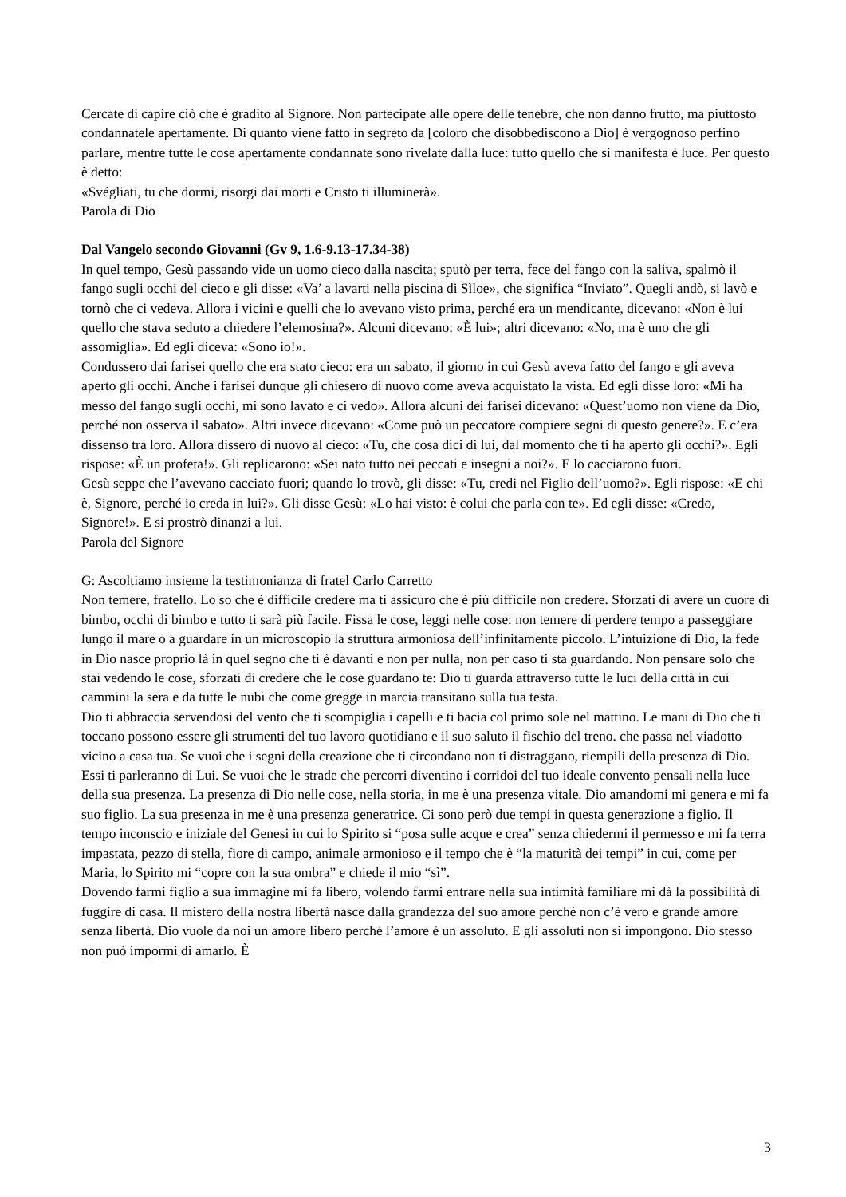Cercate di capire ciò che è gradito al Signore. Non partecipate alle opere delle tenebre, che non danno frutto, ma piuttosto condannatele apertamente. Di quanto viene fatto in segreto da [coloro che disobbediscono a Dio] è vergognoso perfino parlare, mentre tutte le cose apertamente condannate sono rivelate dalla luce: tutto quello che si manifesta è luce. Per questo è detto:
«Svégliati, tu che dormi, risorgi dai morti e Cristo ti illuminerà».
Parola di Dio
Dal Vangelo secondo Giovanni (Gv 9, 1.6-9.13-17.34-38)
In quel tempo, Gesù passando vide un uomo cieco dalla nascita; sputò per terra, fece del fango con la saliva, spalmò il fango sugli occhi del cieco e gli disse: «Va’ a lavarti nella piscina di Sìloe», che significa “Inviato”. Quegli andò, si lavò e tornò che ci vedeva. Allora i vicini e quelli che lo avevano visto prima, perché era un mendicante, dicevano: «Non è lui quello che stava seduto a chiedere l’elemosina?». Alcuni dicevano: «È lui»; altri dicevano: «No, ma è uno che gli assomiglia». Ed egli diceva: «Sono io!».
Condussero dai farisei quello che era stato cieco: era un sabato, il giorno in cui Gesù aveva fatto del fango e gli aveva aperto gli occhi. Anche i farisei dunque gli chiesero di nuovo come aveva acquistato la vista. Ed egli disse loro: «Mi ha messo del fango sugli occhi, mi sono lavato e ci vedo». Allora alcuni dei farisei dicevano: «Quest’uomo non viene da Dio, perché non osserva il sabato». Altri invece dicevano: «Come può un peccatore compiere segni di questo genere?». E c’era dissenso tra loro. Allora dissero di nuovo al cieco: «Tu, che cosa dici di lui, dal momento che ti ha aperto gli occhi?». Egli rispose: «È un profeta!». Gli replicarono: «Sei nato tutto nei peccati e insegni a noi?». E lo cacciarono fuori.
Gesù seppe che l’avevano cacciato fuori; quando lo trovò, gli disse: «Tu, credi nel Figlio dell’uomo?». Egli rispose: «E chi è, Signore, perché io creda in lui?». Gli disse Gesù: «Lo hai visto: è colui che parla con te». Ed egli disse: «Credo, Signore!». E si prostrò dinanzi a lui.
Parola del Signore
G: Ascoltiamo insieme la testimonianza di fratel Carlo Carretto
Non temere, fratello. Lo so che è difficile credere ma ti assicuro che è più difficile non credere. Sforzati di avere un cuore di bimbo, occhi di bimbo e tutto ti sarà più facile. Fissa le cose, leggi nelle cose: non temere di perdere tempo a passeggiare lungo il mare o a guardare in un microscopio la struttura armoniosa dell’infinitamente piccolo. L’intuizione di Dio, la fede in Dio nasce proprio là in quel segno che ti è davanti e non per nulla, non per caso ti sta guardando. Non pensare solo che stai vedendo le cose, sforzati di credere che le cose guardano te: Dio ti guarda attraverso tutte le luci della città in cui cammini la sera e da tutte le nubi che come gregge in marcia transitano sulla tua testa.
Dio ti abbraccia servendosi del vento che ti scompiglia i capelli e ti bacia col primo sole nel mattino. Le mani di Dio che ti toccano possono essere gli strumenti del tuo lavoro quotidiano e il suo saluto il fischio del treno. che passa nel viadotto vicino a casa tua. Se vuoi che i segni della creazione che ti circondano non ti distraggano, riempili della presenza di Dio. Essi ti parleranno di Lui. Se vuoi che le strade che percorri diventino i corridoi del tuo ideale convento pensali nella luce della sua presenza. La presenza di Dio nelle cose, nella storia, in me è una presenza vitale. Dio amandomi mi genera e mi fa suo figlio. La sua presenza in me è una presenza generatrice. Ci sono però due tempi in questa generazione a figlio. Il tempo inconscio e iniziale del Genesi in cui lo Spirito si “posa sulle acque e crea” senza chiedermi il permesso e mi fa terra impastata, pezzo di stella, fiore di campo, animale armonioso e il tempo che è “la maturità dei tempi” in cui, come per Maria, lo Spirito mi “copre con la sua ombra” e chiede il mio “sì”.
Dovendo farmi figlio a sua immagine mi fa libero, volendo farmi entrare nella sua intimità familiare mi dà la possibilità di fuggire di casa. Il mistero della nostra libertà nasce dalla grandezza del suo amore perché non c’è vero e grande amore senza libertà. Dio vuole da noi un amore libero perché l’amore è un assoluto. E gli assoluti non si impongono. Dio stesso non può impormi di amarlo. È
3